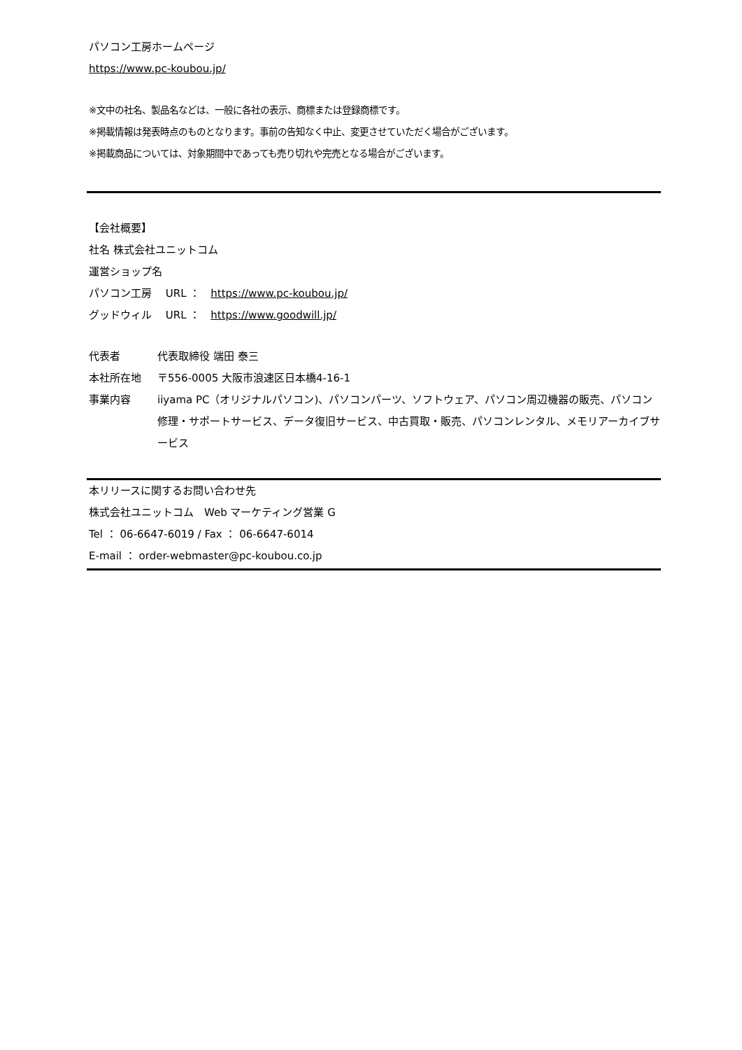パソコン工房ホームページ
https://www.pc-koubou.jp/
※文中の社名、製品名などは、一般に各社の表示、商標または登録商標です。
※掲載情報は発表時点のものとなります。事前の告知なく中止、変更させていただく場合がございます。
※掲載商品については、対象期間中であっても売り切れや完売となる場合がございます。
【会社概要】
社名 株式会社ユニットコム
運営ショップ名
パソコン工房　 URL ：　https://www.pc-koubou.jp/
グッドウィル　 URL ：　https://www.goodwill.jp/
代表者 代表取締役 端田 泰三
本社所在地 〒556-0005 大阪市浪速区日本橋4-16-1
事業内容 iiyama PC（オリジナルパソコン)、パソコンパーツ、ソフトウェア、パソコン周辺機器の販売、パソコン修理・サポートサービス、データ復旧サービス、中古買取・販売、パソコンレンタル、メモリアーカイブサービス
本リリースに関するお問い合わせ先
株式会社ユニットコム　Web マーケティング営業 G
Tel ： 06-6647-6019 / Fax ： 06-6647-6014
E-mail ： order-webmaster@pc-koubou.co.jp